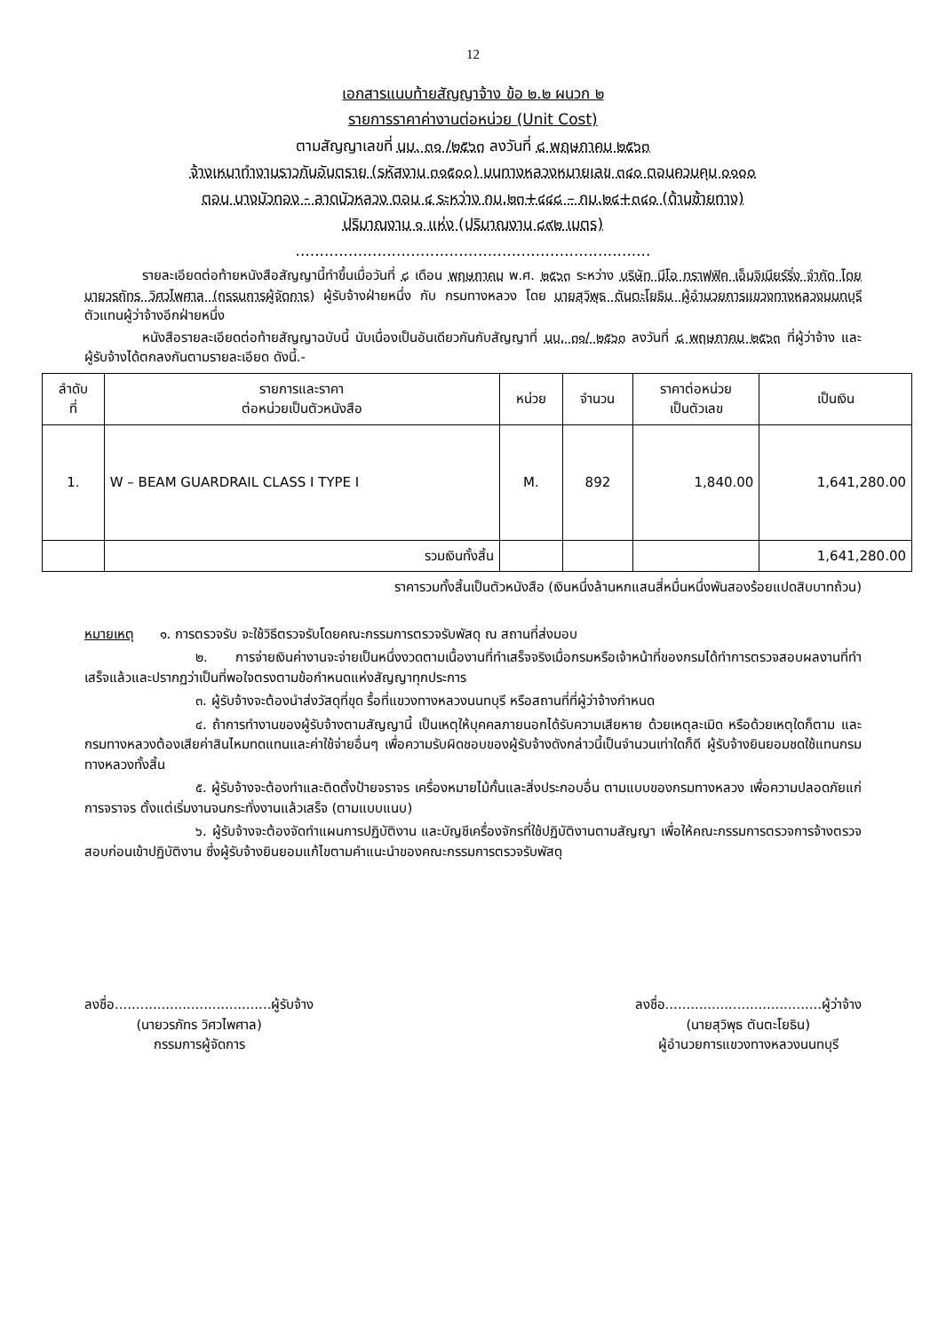12
เอกสารแนบท้ายสัญญาจ้าง ข้อ ๒.๒ ผนวก ๒
รายการราคาค่างานต่อหน่วย (Unit Cost)
ตามสัญญาเลขที่ นบ. ๓๑ /๒๕๖๓ ลงวันที่ ๘ พฤษภาคม ๒๕๖๓
จ้างเหมาทำงานราวกันอันตราย (รหัสงาน ๓๑๕๐๐) บนทางหลวงหมายเลข ๓๔๐ ตอนควบคุม ๐๑๐๐
ตอน บางบัวทอง - ลาดบัวหลวง ตอน ๔ ระหว่าง กม.๒๓+๔๔๘ – กม.๒๔+๓๔๐ (ด้านซ้ายทาง)
ปริมาณงาน ๑ แห่ง (ปริมาณงาน ๘๙๒ เมตร)
..........................................................................
รายละเอียดต่อท้ายหนังสือสัญญานี้ทำขึ้นเมื่อวันที่ ๘ เดือน พฤษภาคม พ.ศ. ๒๕๖๓ ระหว่าง บริษัท นีโอ ทราฟฟิค เอ็นจิเนียร์ริ่ง จำกัด โดย นายวรภัทร วิศวไพศาล (กรรมการผู้จัดการ) ผู้รับจ้างฝ่ายหนึ่ง กับ กรมทางหลวง โดย นายสุวิพุธ ตันตะโยธิน ผู้อำนวยการแขวงทางหลวงนนทบุรี ตัวแทนผู้ว่าจ้างอีกฝ่ายหนึ่ง
หนังสือรายละเอียดต่อท้ายสัญญาฉบับนี้ นับเนื่องเป็นอันเดียวกันกับสัญญาที่ นบ. ๓๑/ ๒๕๖๓ ลงวันที่ ๘ พฤษภาคม ๒๕๖๓ ที่ผู้ว่าจ้าง และผู้รับจ้างได้ตกลงกันตามรายละเอียด ดังนี้.-
| ลำดับ ที่ | รายการและราคา ต่อหน่วยเป็นตัวหนังสือ | หน่วย | จำนวน | ราคาต่อหน่วย เป็นตัวเลข | เป็นเงิน |
| --- | --- | --- | --- | --- | --- |
| 1. | W – BEAM GUARDRAIL CLASS I TYPE I | M. | 892 | 1,840.00 | 1,641,280.00 |
| | รวมเงินทั้งสิ้น | | | | 1,641,280.00 |
ราคารวมทั้งสิ้นเป็นตัวหนังสือ (เงินหนึ่งล้านหกแสนสี่หมื่นหนึ่งพันสองร้อยแปดสิบบาทถ้วน)
หมายเหตุ ๑. การตรวจรับ จะใช้วิธีตรวจรับโดยคณะกรรมการตรวจรับพัสดุ ณ สถานที่ส่งมอบ
๒. การจ่ายเงินค่างานจะจ่ายเป็นหนึ่งงวดตามเนื้องานที่ทำเสร็จจริงเมื่อกรมหรือเจ้าหน้าที่ของกรมได้ทำการตรวจสอบผลงานที่ทำเสร็จแล้วและปรากฏว่าเป็นที่พอใจตรงตามข้อกำหนดแห่งสัญญาทุกประการ
๓. ผู้รับจ้างจะต้องนำส่งวัสดุที่ขุด รื้อที่แขวงทางหลวงนนทบุรี หรือสถานที่ที่ผู้ว่าจ้างกำหนด
๔. ถ้าการทำงานของผู้รับจ้างตามสัญญานี้ เป็นเหตุให้บุคคลภายนอกได้รับความเสียหาย ด้วยเหตุละเมิด หรือด้วยเหตุใดก็ตาม และกรมทางหลวงต้องเสียค่าสินไหมทดแทนและค่าใช้จ่ายอื่นๆ เพื่อความรับผิดชอบของผู้รับจ้างดังกล่าวนี้เป็นจำนวนเท่าใดก็ดี ผู้รับจ้างยินยอมชดใช้แทนกรมทางหลวงทั้งสิ้น
๕. ผู้รับจ้างจะต้องทำและติดตั้งป้ายจราจร เครื่องหมายไม้กั้นและสิ่งประกอบอื่น ตามแบบของกรมทางหลวง เพื่อความปลอดภัยแก่การจราจร ตั้งแต่เริ่มงานจนกระทั่งงานแล้วเสร็จ (ตามแบบแนบ)
๖. ผู้รับจ้างจะต้องจัดทำแผนการปฏิบัติงาน และบัญชีเครื่องจักรที่ใช้ปฏิบัติงานตามสัญญา เพื่อให้คณะกรรมการตรวจการจ้างตรวจสอบก่อนเข้าปฏิบัติงาน ซึ่งผู้รับจ้างยินยอมแก้ไขตามคำแนะนำของคณะกรรมการตรวจรับพัสดุ
ลงชื่อ.....................................ผู้รับจ้าง
(นายวรภัทร วิศวไพศาล)
กรรมการผู้จัดการ
ลงชื่อ.....................................ผู้ว่าจ้าง
(นายสุวิพุธ ตันตะโยธิน)
ผู้อำนวยการแขวงทางหลวงนนทบุรี